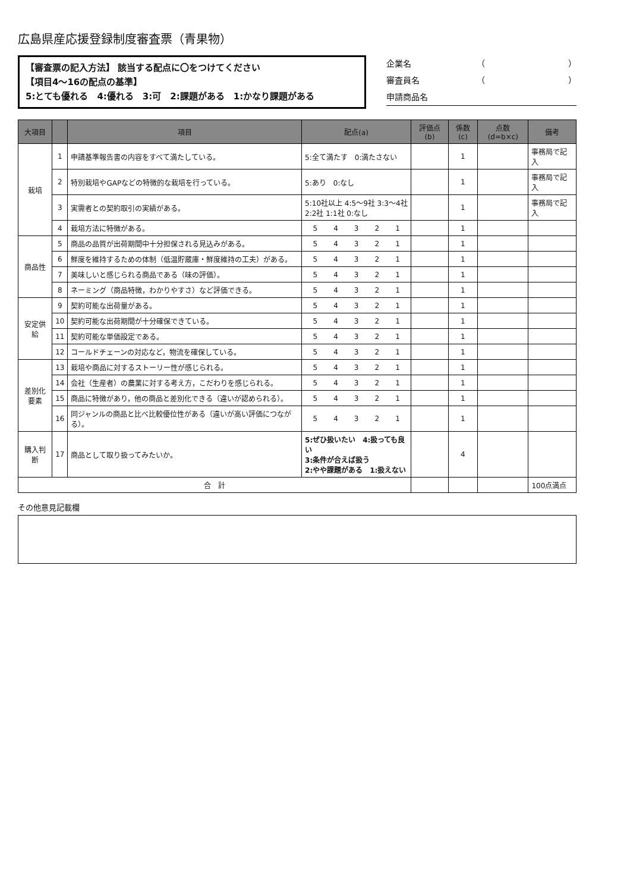広島県産応援登録制度審査票（青果物）
【審査票の記入方法】 該当する配点に〇をつけてください
【項目4～16の配点の基準】
5:とても優れる　4:優れる　3:可　2:課題がある　1:かなり課題がある
企業名 （　　　　　　　　　　）
審査員名 （　　　　　　　　　　）
申請商品名
| 大項目 | | 項目 | 配点(a) | 評価点(b) | 係数(c) | 点数(d=b×c) | 備考 |
| --- | --- | --- | --- | --- | --- | --- | --- |
| 栽培 | 1 | 申請基準報告書の内容をすべて満たしている。 | 5:全て満たす 0:満たさない | | 1 | | 事務局で記入 |
| | 2 | 特別栽培やGAPなどの特徴的な栽培を行っている。 | 5:あり 0:なし | | 1 | | 事務局で記入 |
| | 3 | 実需者との契約取引の実績がある。 | 5:10社以上 4:5～9社 3:3～4社 2:2社 1:1社 0:なし | | 1 | | 事務局で記入 |
| | 4 | 栽培方法に特徴がある。 | 5 4 3 2 1 | | 1 | | |
| 商品性 | 5 | 商品の品質が出荷期間中十分担保される見込みがある。 | 5 4 3 2 1 | | 1 | | |
| | 6 | 鮮度を維持するための体制（低温貯蔵庫・鮮度維持の工夫）がある。 | 5 4 3 2 1 | | 1 | | |
| | 7 | 美味しいと感じられる商品である（味の評価）。 | 5 4 3 2 1 | | 1 | | |
| | 8 | ネーミング（商品特徴，わかりやすさ）など評価できる。 | 5 4 3 2 1 | | 1 | | |
| 安定供給 | 9 | 契約可能な出荷量がある。 | 5 4 3 2 1 | | 1 | | |
| | 10 | 契約可能な出荷期間が十分確保できている。 | 5 4 3 2 1 | | 1 | | |
| | 11 | 契約可能な単価設定である。 | 5 4 3 2 1 | | 1 | | |
| | 12 | コールドチェーンの対応など，物流を確保している。 | 5 4 3 2 1 | | 1 | | |
| 差別化 要素 | 13 | 栽培や商品に対するストーリー性が感じられる。 | 5 4 3 2 1 | | 1 | | |
| | 14 | 会社（生産者）の農業に対する考え方，こだわりを感じられる。 | 5 4 3 2 1 | | 1 | | |
| | 15 | 商品に特徴があり，他の商品と差別化できる（違いが認められる）。 | 5 4 3 2 1 | | 1 | | |
| | 16 | 同ジャンルの商品と比べ比較優位性がある（違いが高い評価につながる）。 | 5 4 3 2 1 | | 1 | | |
| 購入判断 | 17 | 商品として取り扱ってみたいか。 | 5:ぜひ扱いたい 4:扱っても良い 3:条件が合えば扱う 2:やや課題がある 1:扱えない | | 4 | | |
| 合 計 | | | | | | | 100点満点 |
その他意見記載欄